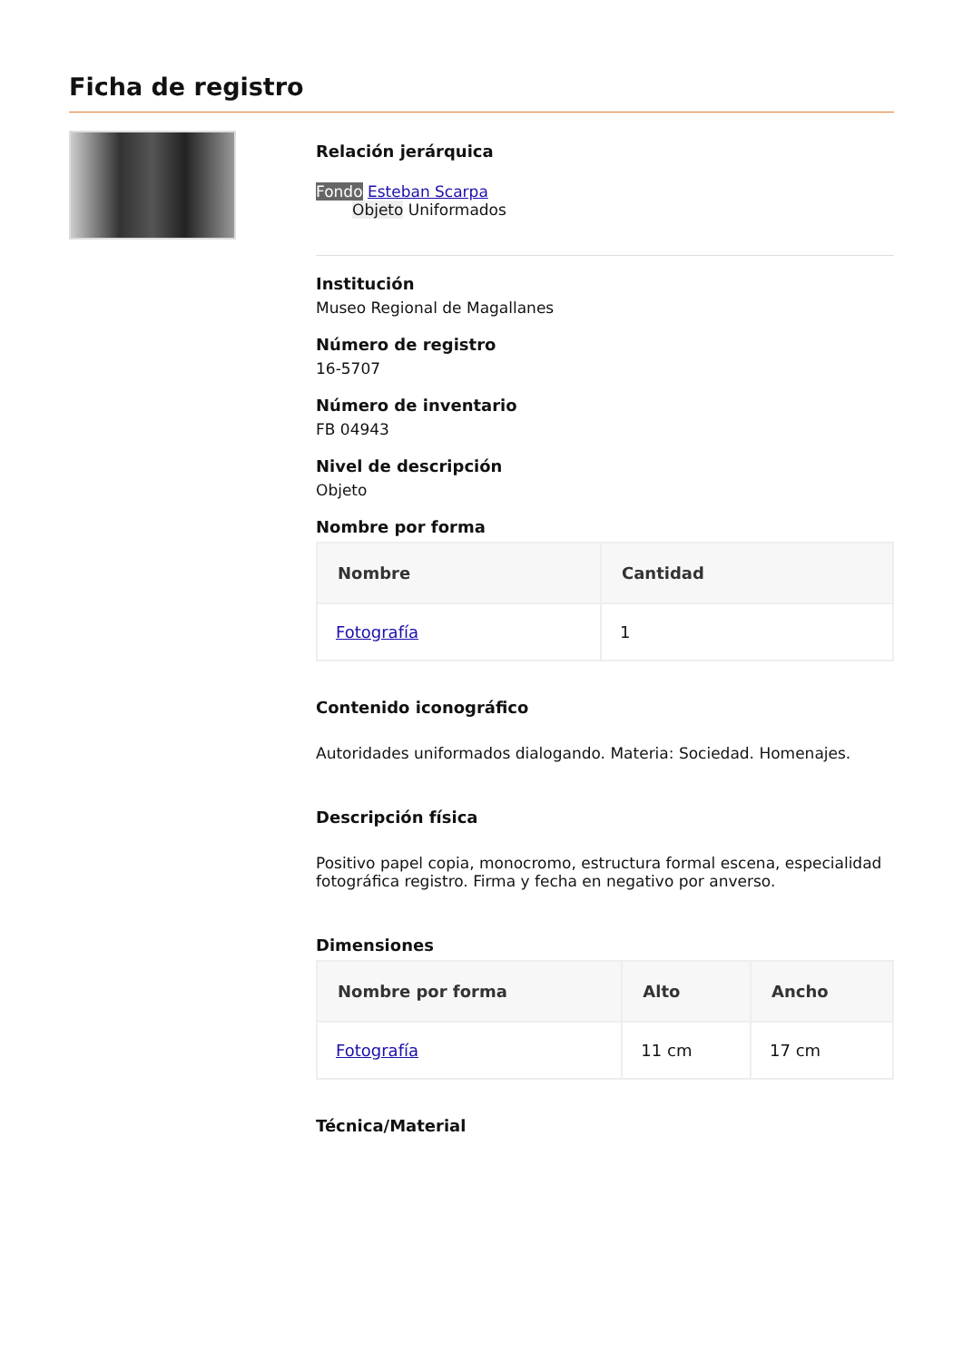Ficha de registro
Relación jerárquica
Fondo Esteban Scarpa
Objeto Uniformados
Institución
Museo Regional de Magallanes
Número de registro
16-5707
Número de inventario
FB 04943
Nivel de descripción
Objeto
Nombre por forma
| Nombre | Cantidad |
| --- | --- |
| Fotografía | 1 |
Contenido iconográfico
Autoridades uniformados dialogando. Materia: Sociedad. Homenajes.
Descripción física
Positivo papel copia, monocromo, estructura formal escena, especialidad fotográfica registro. Firma y fecha en negativo por anverso.
Dimensiones
| Nombre por forma | Alto | Ancho |
| --- | --- | --- |
| Fotografía | 11 cm | 17 cm |
Técnica/Material